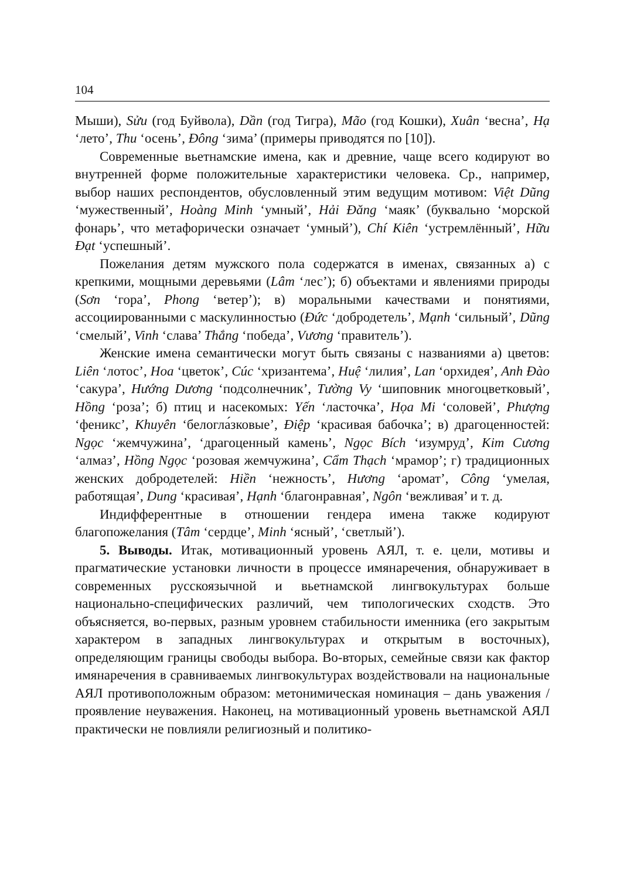104
Мыши), Sửu (год Буйвола), Dần (год Тигра), Mão (год Кошки), Xuân ‘весна’, Hạ ‘лето’, Thu ‘осень’, Đông ‘зима’ (примеры приводятся по [10]).
Современные вьетнамские имена, как и древние, чаще всего кодируют во внутренней форме положительные характеристики человека. Ср., например, выбор наших респондентов, обусловленный этим ведущим мотивом: Việt Dũng ‘мужественный’, Hoàng Minh ‘умный’, Hải Đăng ‘маяк’ (буквально ‘морской фонарь’, что метафорически означает ‘умный’), Chí Kiên ‘устремлённый’, Hữu Đạt ‘успешный’.
Пожелания детям мужского пола содержатся в именах, связанных а) с крепкими, мощными деревьями (Lâm ‘лес’); б) объектами и явлениями природы (Sơn ‘гора’, Phong ‘ветер’); в) моральными качествами и понятиями, ассоциированными с маскулинностью (Đức ‘добродетель’, Mạnh ‘сильный’, Dũng ‘смелый’, Vinh ‘слава’ Thắng ‘победа’, Vương ‘правитель’).
Женские имена семантически могут быть связаны с названиями а) цветов: Liên ‘лотос’, Hoa ‘цветок’, Cúc ‘хризантема’, Huệ ‘лилия’, Lan ‘орхидея’, Anh Đào ‘сакура’, Hướng Dương ‘подсолнечник’, Tường Vy ‘шиповник многоцветковый’, Hồng ‘роза’; б) птиц и насекомых: Yến ‘ласточка’, Họa Mi ‘соловей’, Phượng ‘феникс’, Khuyên ‘белогла́зковые’, Điệp ‘красивая бабочка’; в) драгоценностей: Ngọc ‘жемчужина’, ‘драгоценный камень’, Ngọc Bích ‘изумруд’, Kim Cương ‘алмаз’, Hồng Ngọc ‘розовая жемчужина’, Cẩm Thạch ‘мрамор’; г) традиционных женских добродетелей: Hiền ‘нежность’, Hương ‘аромат’, Công ‘умелая, работящая’, Dung ‘красивая’, Hạnh ‘благонравная’, Ngôn ‘вежливая’ и т. д.
Индифферентные в отношении гендера имена также кодируют благопожелания (Tâm ‘сердце’, Minh ‘ясный’, ‘светлый’).
5. Выводы. Итак, мотивационный уровень АЯЛ, т. е. цели, мотивы и прагматические установки личности в процессе имянаречения, обнаруживает в современных русскоязычной и вьетнамской лингвокультурах больше национально-специфических различий, чем типологических сходств. Это объясняется, во-первых, разным уровнем стабильности именника (его закрытым характером в западных лингвокультурах и открытым в восточных), определяющим границы свободы выбора. Во-вторых, семейные связи как фактор имянаречения в сравниваемых лингвокультурах воздействовали на национальные АЯЛ противоположным образом: метонимическая номинация – дань уважения / проявление неуважения. Наконец, на мотивационный уровень вьетнамской АЯЛ практически не повлияли религиозный и политико-